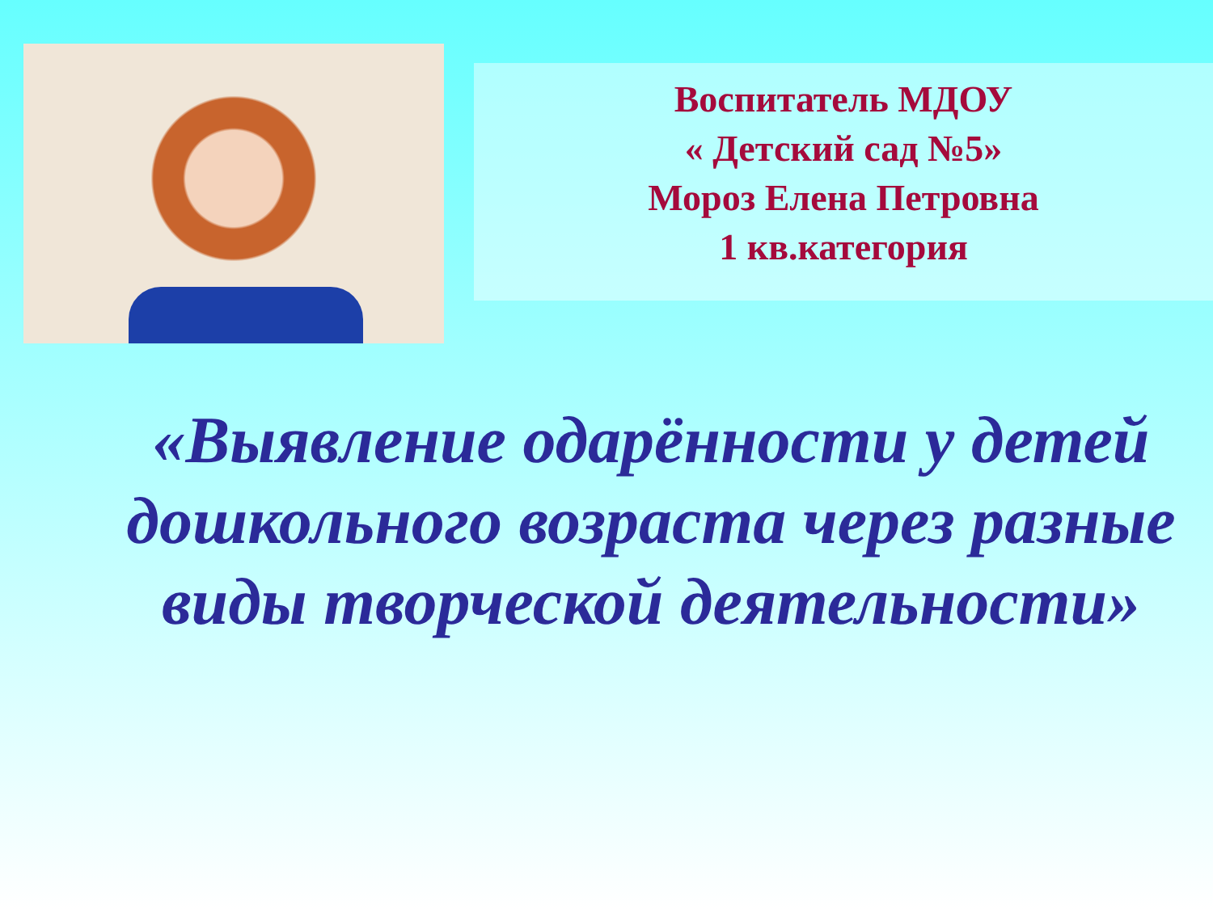Воспитатель МДОУ
« Детский сад №5»
Мороз Елена Петровна
1 кв.категория
«Выявление одарённости у детей
дошкольного возраста через разные
виды творческой деятельности»